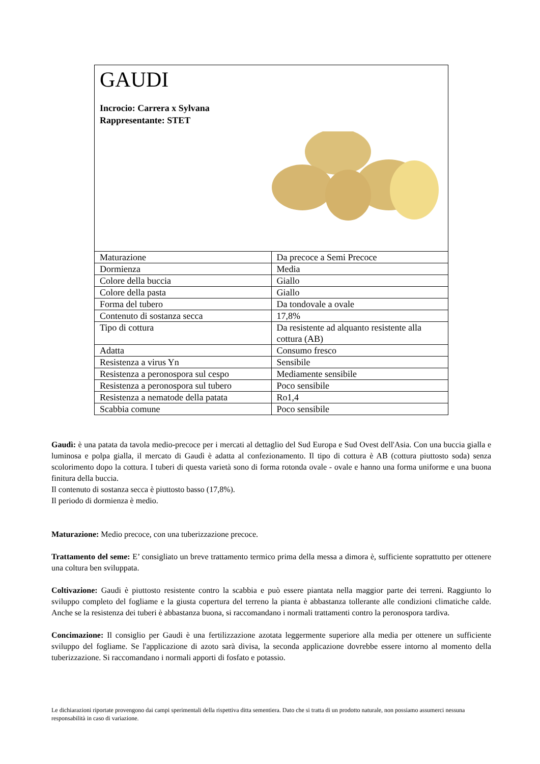GAUDI
Incrocio: Carrera x Sylvana
Rappresentante: STET
| Maturazione | Da precoce a Semi Precoce |
| Dormienza | Media |
| Colore della buccia | Giallo |
| Colore della pasta | Giallo |
| Forma del tubero | Da tondovale a ovale |
| Contenuto di sostanza secca | 17,8% |
| Tipo di cottura | Da resistente ad alquanto resistente alla cottura (AB) |
| Adatta | Consumo fresco |
| Resistenza a virus Yn | Sensibile |
| Resistenza a peronospora sul cespo | Mediamente sensibile |
| Resistenza a peronospora sul tubero | Poco sensibile |
| Resistenza a nematode della patata | Ro1,4 |
| Scabbia comune | Poco sensibile |
Gaudì: è una patata da tavola medio-precoce per i mercati al dettaglio del Sud Europa e Sud Ovest dell'Asia. Con una buccia gialla e luminosa e polpa gialla, il mercato di Gaudì è adatta al confezionamento. Il tipo di cottura è AB (cottura piuttosto soda) senza scolorimento dopo la cottura. I tuberi di questa varietà sono di forma rotonda ovale - ovale e hanno una forma uniforme e una buona finitura della buccia.
Il contenuto di sostanza secca è piuttosto basso (17,8%).
Il periodo di dormienza è medio.
Maturazione: Medio precoce, con una tuberizzazione precoce.
Trattamento del seme: E’ consigliato un breve trattamento termico prima della messa a dimora è, sufficiente soprattutto per ottenere una coltura ben sviluppata.
Coltivazione: Gaudi è piuttosto resistente contro la scabbia e può essere piantata nella maggior parte dei terreni. Raggiunto lo sviluppo completo del fogliame e la giusta copertura del terreno la pianta è abbastanza tollerante alle condizioni climatiche calde. Anche se la resistenza dei tuberi è abbastanza buona, si raccomandano i normali trattamenti contro la peronospora tardiva.
Concimazione: Il consiglio per Gaudi è una fertilizzazione azotata leggermente superiore alla media per ottenere un sufficiente sviluppo del fogliame. Se l'applicazione di azoto sarà divisa, la seconda applicazione dovrebbe essere intorno al momento della tuberizzazione. Si raccomandano i normali apporti di fosfato e potassio.
Le dichiarazioni riportate provengono dai campi sperimentali della rispettiva ditta sementiera. Dato che si tratta di un prodotto naturale, non possiamo assumerci nessuna responsabilità in caso di variazione.